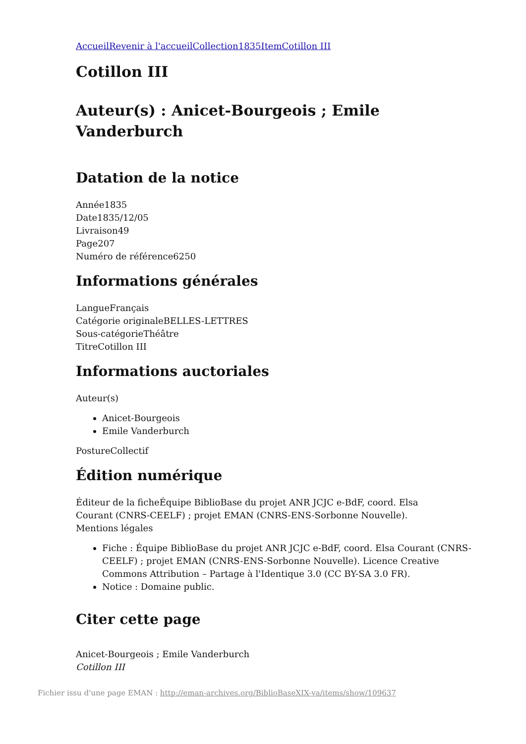AccueilRevenir à l'accueilCollection1835ItemCotillon III
Cotillon III
Auteur(s) : Anicet-Bourgeois ; Emile Vanderburch
Datation de la notice
Année1835
Date1835/12/05
Livraison49
Page207
Numéro de référence6250
Informations générales
LangueFrançais
Catégorie originaleBELLES-LETTRES
Sous-catégorieThéâtre
TitreCotillon III
Informations auctoriales
Auteur(s)
Anicet-Bourgeois
Emile Vanderburch
PostureCollectif
Édition numérique
Éditeur de la ficheÉquipe BiblioBase du projet ANR JCJC e-BdF, coord. Elsa Courant (CNRS-CEELF) ; projet EMAN (CNRS-ENS-Sorbonne Nouvelle).
Mentions légales
Fiche : Équipe BiblioBase du projet ANR JCJC e-BdF, coord. Elsa Courant (CNRS-CEELF) ; projet EMAN (CNRS-ENS-Sorbonne Nouvelle). Licence Creative Commons Attribution – Partage à l'Identique 3.0 (CC BY-SA 3.0 FR).
Notice : Domaine public.
Citer cette page
Anicet-Bourgeois ; Emile Vanderburch
Cotillon III
Fichier issu d'une page EMAN : http://eman-archives.org/BiblioBaseXIX-va/items/show/109637